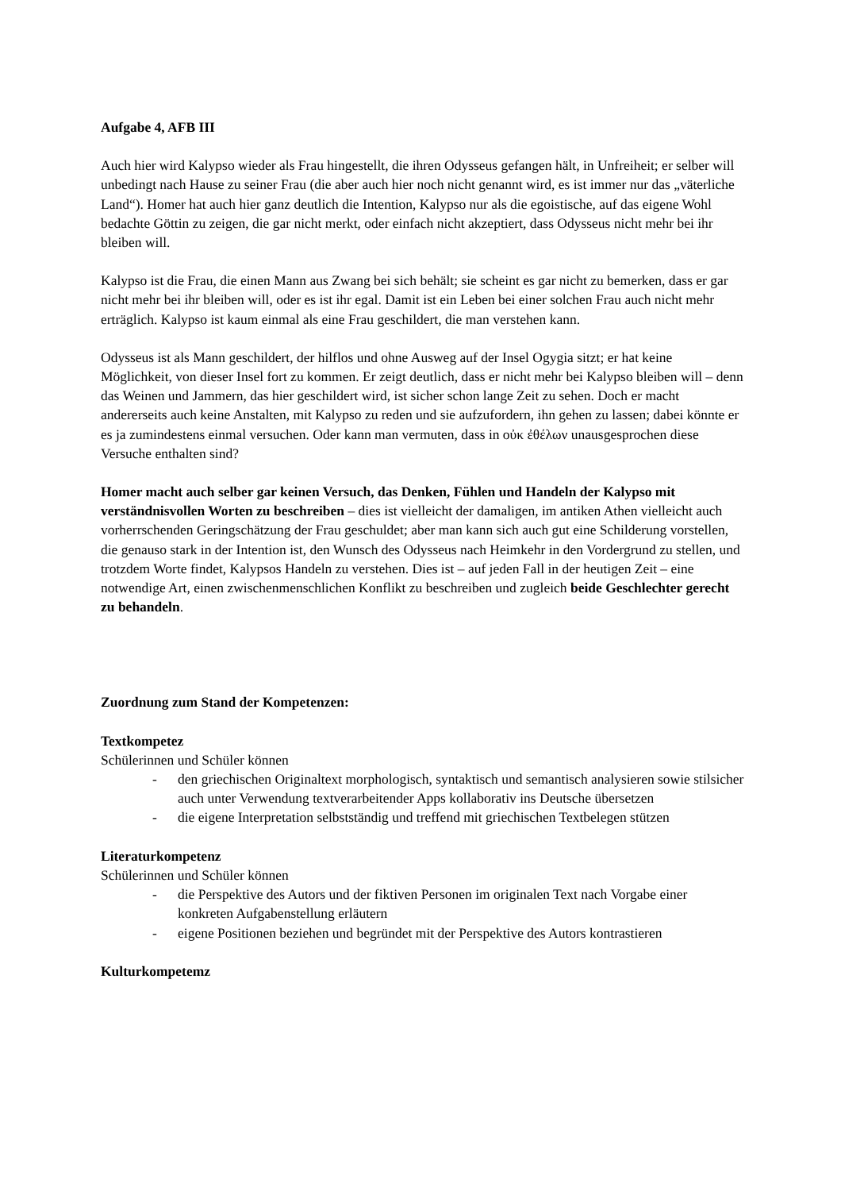Aufgabe 4, AFB III
Auch hier wird Kalypso wieder als Frau hingestellt, die ihren Odysseus gefangen hält, in Unfreiheit; er selber will unbedingt nach Hause zu seiner Frau (die aber auch hier noch nicht genannt wird, es ist immer nur das „väterliche Land“). Homer hat auch hier ganz deutlich die Intention, Kalypso nur als die egoistische, auf das eigene Wohl bedachte Göttin zu zeigen, die gar nicht merkt, oder einfach nicht akzeptiert, dass Odysseus nicht mehr bei ihr bleiben will.
Kalypso ist die Frau, die einen Mann aus Zwang bei sich behält; sie scheint es gar nicht zu bemerken, dass er gar nicht mehr bei ihr bleiben will, oder es ist ihr egal. Damit ist ein Leben bei einer solchen Frau auch nicht mehr erträglich. Kalypso ist kaum einmal als eine Frau geschildert, die man verstehen kann.
Odysseus ist als Mann geschildert, der hilflos und ohne Ausweg auf der Insel Ogygia sitzt; er hat keine Möglichkeit, von dieser Insel fort zu kommen. Er zeigt deutlich, dass er nicht mehr bei Kalypso bleiben will – denn das Weinen und Jammern, das hier geschildert wird, ist sicher schon lange Zeit zu sehen. Doch er macht andererseits auch keine Anstalten, mit Kalypso zu reden und sie aufzufordern, ihn gehen zu lassen; dabei könnte er es ja zumindestens einmal versuchen. Oder kann man vermuten, dass in οὐκ ἐθέλων unausgesprochen diese Versuche enthalten sind?
Homer macht auch selber gar keinen Versuch, das Denken, Fühlen und Handeln der Kalypso mit verständnisvollen Worten zu beschreiben – dies ist vielleicht der damaligen, im antiken Athen vielleicht auch vorherrschenden Geringschätzung der Frau geschuldet; aber man kann sich auch gut eine Schilderung vorstellen, die genauso stark in der Intention ist, den Wunsch des Odysseus nach Heimkehr in den Vordergrund zu stellen, und trotzdem Worte findet, Kalypsos Handeln zu verstehen. Dies ist – auf jeden Fall in der heutigen Zeit – eine notwendige Art, einen zwischenmenschlichen Konflikt zu beschreiben und zugleich beide Geschlechter gerecht zu behandeln.
Zuordnung zum Stand der Kompetenzen:
Textkompetez
Schülerinnen und Schüler können
- den griechischen Originaltext morphologisch, syntaktisch und semantisch analysieren sowie stilsicher auch unter Verwendung textverarbeitender Apps kollaborativ ins Deutsche übersetzen
- die eigene Interpretation selbstständig und treffend mit griechischen Textbelegen stützen
Literaturkompetenz
Schülerinnen und Schüler können
- die Perspektive des Autors und der fiktiven Personen im originalen Text nach Vorgabe einer konkreten Aufgabenstellung erläutern
- eigene Positionen beziehen und begründet mit der Perspektive des Autors kontrastieren
Kulturkompetemz